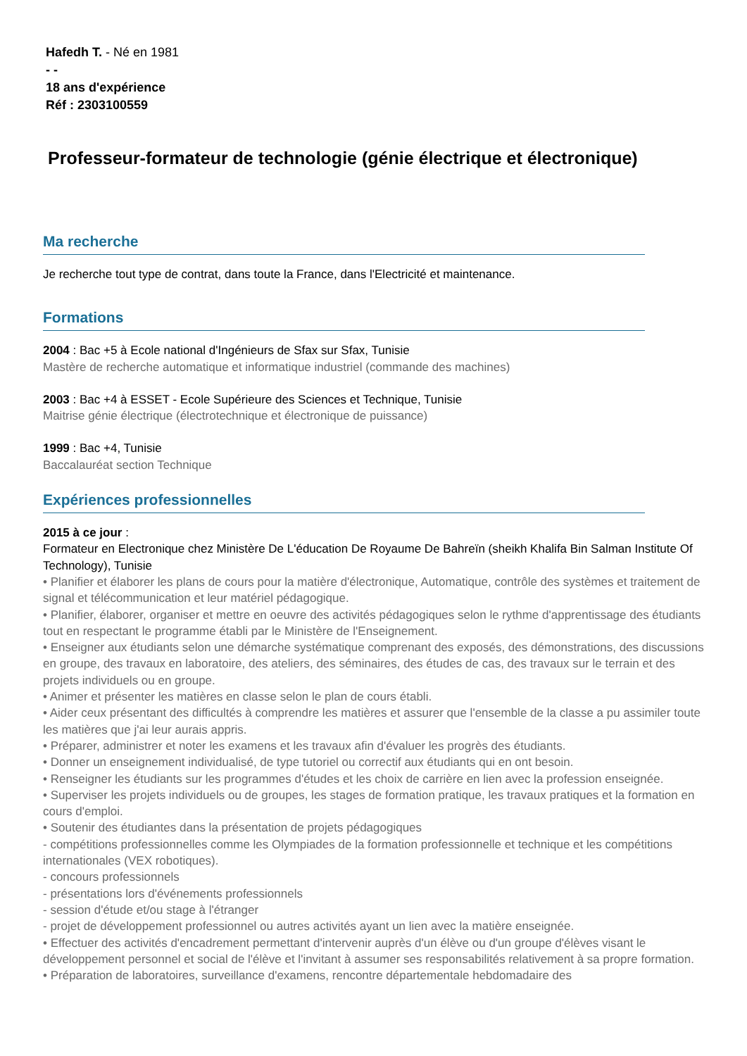Hafedh T. - Né en 1981
- -
18 ans d'expérience
Réf : 2303100559
Professeur-formateur de technologie (génie électrique et électronique)
Ma recherche
Je recherche tout type de contrat, dans toute la France, dans l'Electricité et maintenance.
Formations
2004 : Bac +5 à Ecole national d'Ingénieurs de Sfax sur Sfax, Tunisie
Mastère de recherche automatique et informatique industriel (commande des machines)
2003 : Bac +4 à ESSET - Ecole Supérieure des Sciences et Technique, Tunisie
Maitrise génie électrique (électrotechnique et électronique de puissance)
1999 : Bac +4, Tunisie
Baccalauréat section Technique
Expériences professionnelles
2015 à ce jour :
Formateur en Electronique chez Ministère De L'éducation De Royaume De Bahreïn (sheikh Khalifa Bin Salman Institute Of Technology), Tunisie
• Planifier et élaborer les plans de cours pour la matière d'électronique, Automatique, contrôle des systèmes et traitement de signal et télécommunication et leur matériel pédagogique.
• Planifier, élaborer, organiser et mettre en oeuvre des activités pédagogiques selon le rythme d'apprentissage des étudiants tout en respectant le programme établi par le Ministère de l'Enseignement.
• Enseigner aux étudiants selon une démarche systématique comprenant des exposés, des démonstrations, des discussions en groupe, des travaux en laboratoire, des ateliers, des séminaires, des études de cas, des travaux sur le terrain et des projets individuels ou en groupe.
• Animer et présenter les matières en classe selon le plan de cours établi.
• Aider ceux présentant des difficultés à comprendre les matières et assurer que l'ensemble de la classe a pu assimiler toute les matières que j'ai leur aurais appris.
• Préparer, administrer et noter les examens et les travaux afin d'évaluer les progrès des étudiants.
• Donner un enseignement individualisé, de type tutoriel ou correctif aux étudiants qui en ont besoin.
• Renseigner les étudiants sur les programmes d'études et les choix de carrière en lien avec la profession enseignée.
• Superviser les projets individuels ou de groupes, les stages de formation pratique, les travaux pratiques et la formation en cours d'emploi.
• Soutenir des étudiantes dans la présentation de projets pédagogiques
- compétitions professionnelles comme les Olympiades de la formation professionnelle et technique et les compétitions internationales (VEX robotiques).
- concours professionnels
- présentations lors d'événements professionnels
- session d'étude et/ou stage à l'étranger
- projet de développement professionnel ou autres activités ayant un lien avec la matière enseignée.
• Effectuer des activités d'encadrement permettant d'intervenir auprès d'un élève ou d'un groupe d'élèves visant le développement personnel et social de l'élève et l'invitant à assumer ses responsabilités relativement à sa propre formation.
• Préparation de laboratoires, surveillance d'examens, rencontre départementale hebdomadaire des